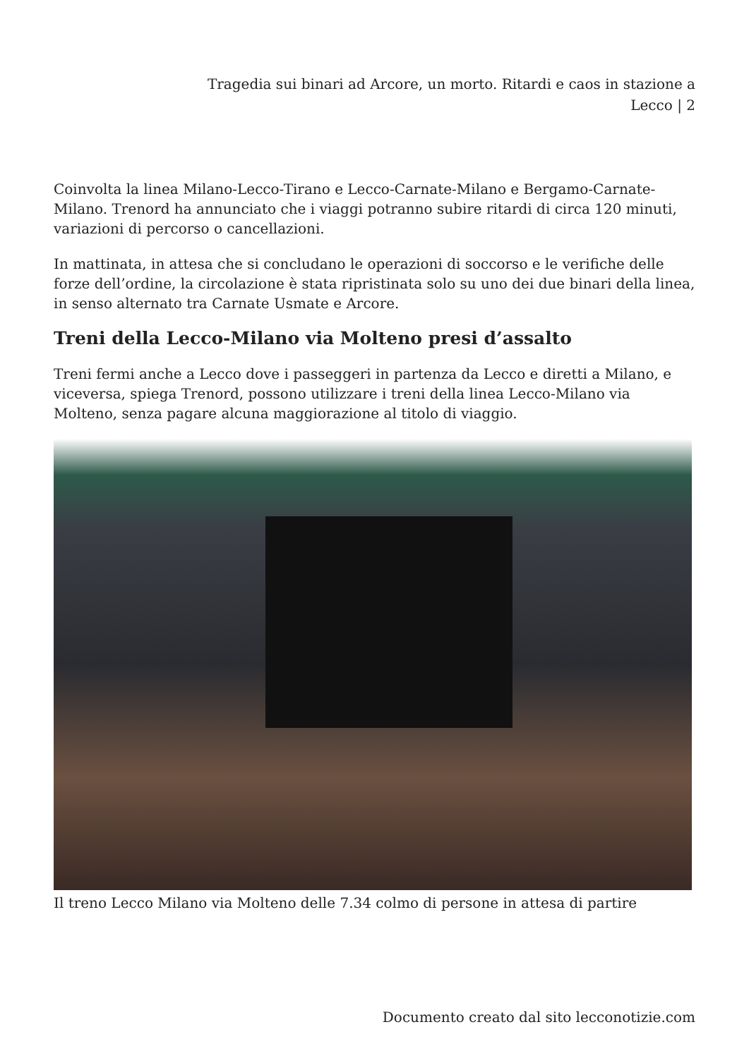Tragedia sui binari ad Arcore, un morto. Ritardi e caos in stazione a Lecco | 2
Coinvolta la linea Milano-Lecco-Tirano e Lecco-Carnate-Milano e Bergamo-Carnate-Milano. Trenord ha annunciato che i viaggi potranno subire ritardi di circa 120 minuti, variazioni di percorso o cancellazioni.
In mattinata, in attesa che si concludano le operazioni di soccorso e le verifiche delle forze dell’ordine, la circolazione è stata ripristinata solo su uno dei due binari della linea, in senso alternato tra Carnate Usmate e Arcore.
Treni della Lecco-Milano via Molteno presi d’assalto
Treni fermi anche a Lecco dove i passeggeri in partenza da Lecco e diretti a Milano, e viceversa, spiega Trenord, possono utilizzare i treni della linea Lecco-Milano via Molteno, senza pagare alcuna maggiorazione al titolo di viaggio.
Il treno Lecco Milano via Molteno delle 7.34 colmo di persone in attesa di partire
Documento creato dal sito lecconotizie.com